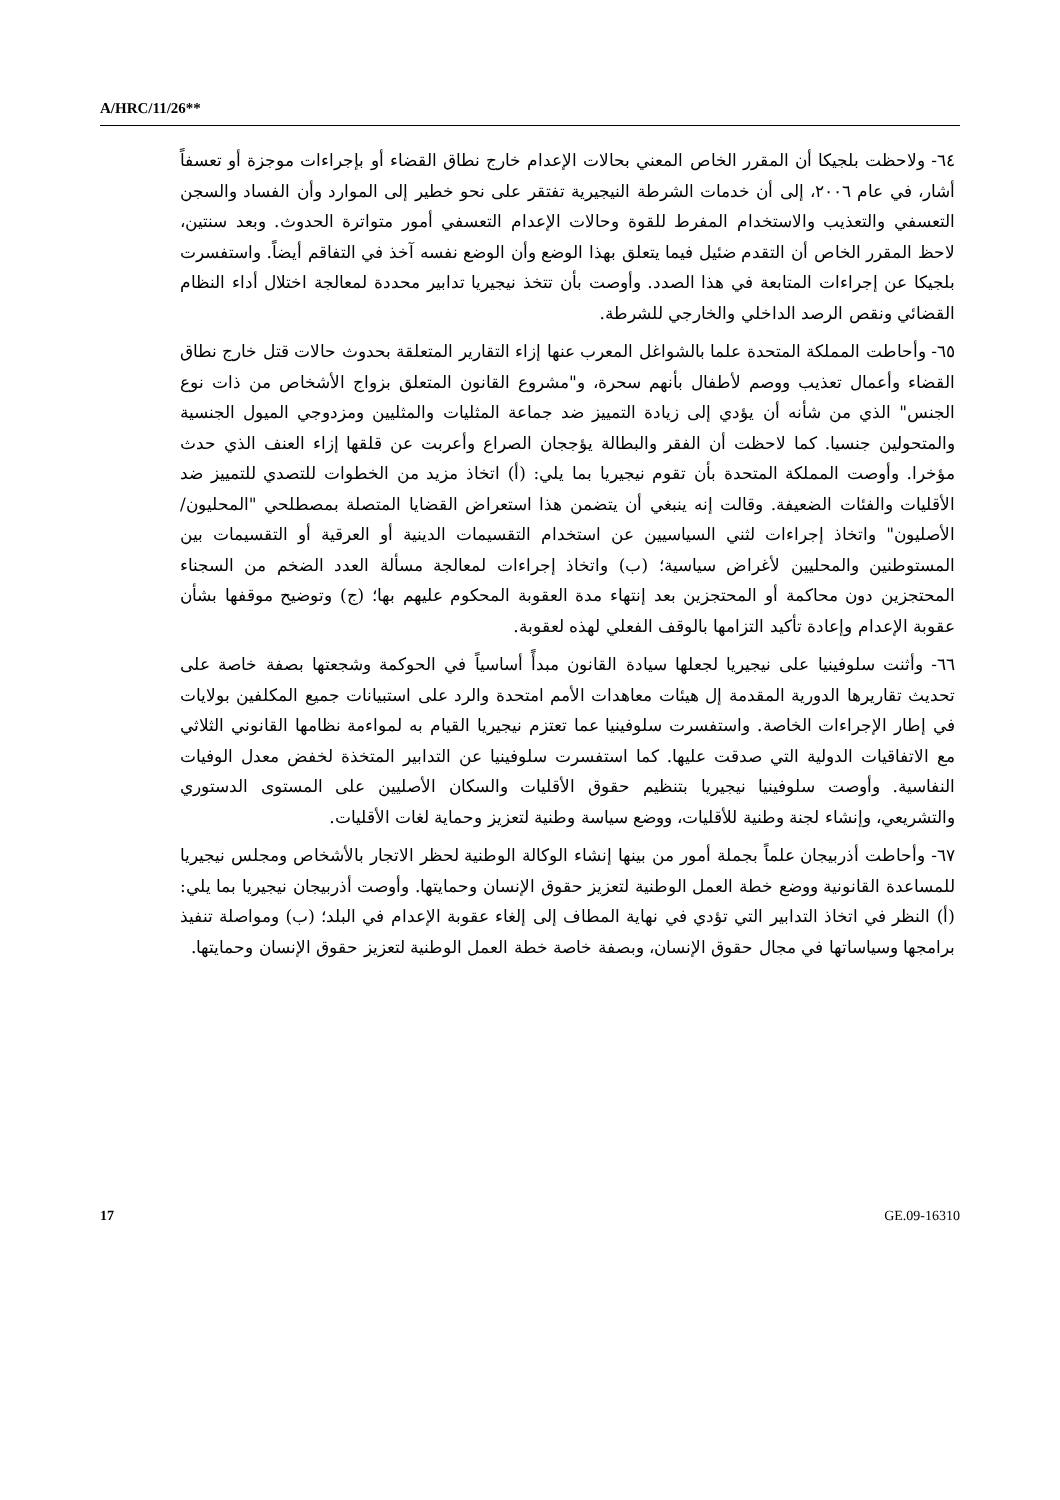A/HRC/11/26**
٦٤- ولاحظت بلجيكا أن المقرر الخاص المعني بحالات الإعدام خارج نطاق القضاء أو بإجراءات موجزة أو تعسفاً أشار، في عام ٢٠٠٦، إلى أن خدمات الشرطة النيجيرية تفتقر على نحو خطير إلى الموارد وأن الفساد والسجن التعسفي والتعذيب والاستخدام المفرط للقوة وحالات الإعدام التعسفي أمور متواترة الحدوث. وبعد سنتين، لاحظ المقرر الخاص أن التقدم ضئيل فيما يتعلق بهذا الوضع وأن الوضع نفسه آخذ في التفاقم أيضاً. واستفسرت بلجيكا عن إجراءات المتابعة في هذا الصدد. وأوصت بأن تتخذ نيجيريا تدابير محددة لمعالجة اختلال أداء النظام القضائي ونقص الرصد الداخلي والخارجي للشرطة.
٦٥- وأحاطت المملكة المتحدة علما بالشواغل المعرب عنها إزاء التقارير المتعلقة بحدوث حالات قتل خارج نطاق القضاء وأعمال تعذيب ووصم لأطفال بأنهم سحرة، و"مشروع القانون المتعلق بزواج الأشخاص من ذات نوع الجنس" الذي من شأنه أن يؤدي إلى زيادة التمييز ضد جماعة المثليات والمثليين ومزدوجي الميول الجنسية والمتحولين جنسيا. كما لاحظت أن الفقر والبطالة يؤججان الصراع وأعربت عن قلقها إزاء العنف الذي حدث مؤخرا. وأوصت المملكة المتحدة بأن تقوم نيجيريا بما يلي: (أ) اتخاذ مزيد من الخطوات للتصدي للتمييز ضد الأقليات والفئات الضعيفة. وقالت إنه ينبغي أن يتضمن هذا استعراض القضايا المتصلة بمصطلحي "المحليون/الأصليون" واتخاذ إجراءات لثني السياسيين عن استخدام التقسيمات الدينية أو العرقية أو التقسيمات بين المستوطنين والمحليين لأغراض سياسية؛ (ب) واتخاذ إجراءات لمعالجة مسألة العدد الضخم من السجناء المحتجزين دون محاكمة أو المحتجزين بعد إنتهاء مدة العقوبة المحكوم عليهم بها؛ (ج) وتوضيح موقفها بشأن عقوبة الإعدام وإعادة تأكيد التزامها بالوقف الفعلي لهذه لعقوبة.
٦٦- وأثنت سلوفينيا على نيجيريا لجعلها سيادة القانون مبدأً أساسياً في الحوكمة وشجعتها بصفة خاصة على تحديث تقاريرها الدورية المقدمة إل هيئات معاهدات الأمم امتحدة والرد على استبيانات جميع المكلفين بولايات في إطار الإجراءات الخاصة. واستفسرت سلوفينيا عما تعتزم نيجيريا القيام به لمواءمة نظامها القانوني الثلاثي مع الاتفاقيات الدولية التي صدقت عليها. كما استفسرت سلوفينيا عن التدابير المتخذة لخفض معدل الوفيات النفاسية. وأوصت سلوفينيا نيجيريا بتنظيم حقوق الأقليات والسكان الأصليين على المستوى الدستوري والتشريعي، وإنشاء لجنة وطنية للأقليات، ووضع سياسة وطنية لتعزيز وحماية لغات الأقليات.
٦٧- وأحاطت أذربيجان علماً بجملة أمور من بينها إنشاء الوكالة الوطنية لحظر الاتجار بالأشخاص ومجلس نيجيريا للمساعدة القانونية ووضع خطة العمل الوطنية لتعزيز حقوق الإنسان وحمايتها. وأوصت أذربيجان نيجيريا بما يلي: (أ) النظر في اتخاذ التدابير التي تؤدي في نهاية المطاف إلى إلغاء عقوبة الإعدام في البلد؛ (ب) ومواصلة تنفيذ برامجها وسياساتها في مجال حقوق الإنسان، وبصفة خاصة خطة العمل الوطنية لتعزيز حقوق الإنسان وحمايتها.
17 GE.09-16310